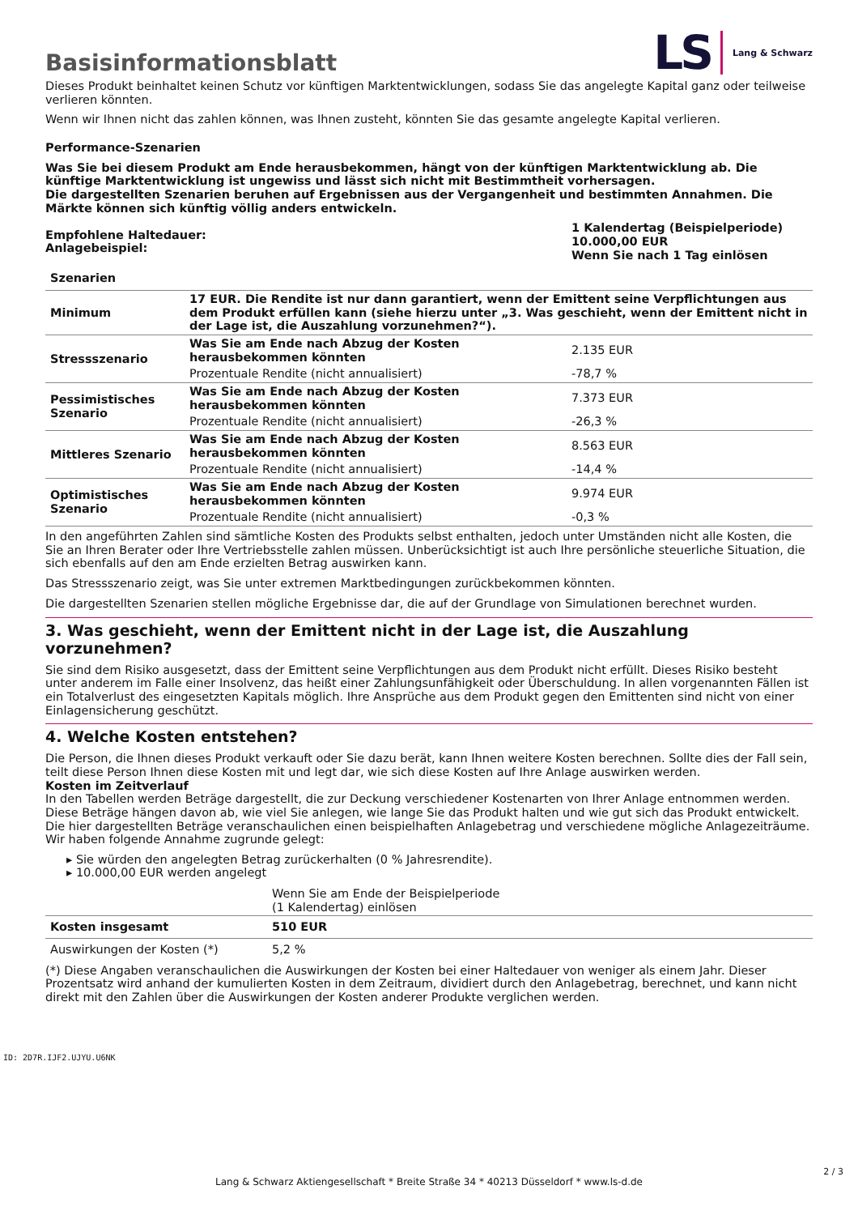Basisinformationsblatt
LS Lang & Schwarz
Dieses Produkt beinhaltet keinen Schutz vor künftigen Marktentwicklungen, sodass Sie das angelegte Kapital ganz oder teilweise verlieren könnten.
Wenn wir Ihnen nicht das zahlen können, was Ihnen zusteht, könnten Sie das gesamte angelegte Kapital verlieren.
Performance-Szenarien
Was Sie bei diesem Produkt am Ende herausbekommen, hängt von der künftigen Marktentwicklung ab. Die künftige Marktentwicklung ist ungewiss und lässt sich nicht mit Bestimmtheit vorhersagen.
Die dargestellten Szenarien beruhen auf Ergebnissen aus der Vergangenheit und bestimmten Annahmen. Die Märkte können sich künftig völlig anders entwickeln.
| Empfohlene Haltedauer: Anlagebeispiel: | 1 Kalendertag (Beispielperiode) 10.000,00 EUR Wenn Sie nach 1 Tag einlösen |
| Szenarien | | |
| --- | --- | --- |
| Minimum | 17 EUR. Die Rendite ist nur dann garantiert, wenn der Emittent seine Verpflichtungen aus dem Produkt erfüllen kann (siehe hierzu unter „3. Was geschieht, wenn der Emittent nicht in der Lage ist, die Auszahlung vorzunehmen?“). | |
| Stressszenario | Was Sie am Ende nach Abzug der Kosten herausbekommen könnten | 2.135 EUR |
| | Prozentuale Rendite (nicht annualisiert) | -78,7 % |
| Pessimistisches Szenario | Was Sie am Ende nach Abzug der Kosten herausbekommen könnten | 7.373 EUR |
| | Prozentuale Rendite (nicht annualisiert) | -26,3 % |
| Mittleres Szenario | Was Sie am Ende nach Abzug der Kosten herausbekommen könnten | 8.563 EUR |
| | Prozentuale Rendite (nicht annualisiert) | -14,4 % |
| Optimistisches Szenario | Was Sie am Ende nach Abzug der Kosten herausbekommen könnten | 9.974 EUR |
| | Prozentuale Rendite (nicht annualisiert) | -0,3 % |
In den angeführten Zahlen sind sämtliche Kosten des Produkts selbst enthalten, jedoch unter Umständen nicht alle Kosten, die Sie an Ihren Berater oder Ihre Vertriebsstelle zahlen müssen. Unberücksichtigt ist auch Ihre persönliche steuerliche Situation, die sich ebenfalls auf den am Ende erzielten Betrag auswirken kann.
Das Stressszenario zeigt, was Sie unter extremen Marktbedingungen zurückbekommen könnten.
Die dargestellten Szenarien stellen mögliche Ergebnisse dar, die auf der Grundlage von Simulationen berechnet wurden.
3. Was geschieht, wenn der Emittent nicht in der Lage ist, die Auszahlung vorzunehmen?
Sie sind dem Risiko ausgesetzt, dass der Emittent seine Verpflichtungen aus dem Produkt nicht erfüllt. Dieses Risiko besteht unter anderem im Falle einer Insolvenz, das heißt einer Zahlungsunfähigkeit oder Überschuldung. In allen vorgenannten Fällen ist ein Totalverlust des eingesetzten Kapitals möglich. Ihre Ansprüche aus dem Produkt gegen den Emittenten sind nicht von einer Einlagensicherung geschützt.
4. Welche Kosten entstehen?
Die Person, die Ihnen dieses Produkt verkauft oder Sie dazu berät, kann Ihnen weitere Kosten berechnen. Sollte dies der Fall sein, teilt diese Person Ihnen diese Kosten mit und legt dar, wie sich diese Kosten auf Ihre Anlage auswirken werden.
Kosten im Zeitverlauf
In den Tabellen werden Beträge dargestellt, die zur Deckung verschiedener Kostenarten von Ihrer Anlage entnommen werden. Diese Beträge hängen davon ab, wie viel Sie anlegen, wie lange Sie das Produkt halten und wie gut sich das Produkt entwickelt. Die hier dargestellten Beträge veranschaulichen einen beispielhaften Anlagebetrag und verschiedene mögliche Anlagezeiträume.
Wir haben folgende Annahme zugrunde gelegt:
▸ Sie würden den angelegten Betrag zurückerhalten (0 % Jahresrendite).
▸ 10.000,00 EUR werden angelegt
| | Wenn Sie am Ende der Beispielperiode (1 Kalendertag) einlösen |
| Kosten insgesamt | 510 EUR |
| Auswirkungen der Kosten (*) | 5,2 % |
(*) Diese Angaben veranschaulichen die Auswirkungen der Kosten bei einer Haltedauer von weniger als einem Jahr. Dieser Prozentsatz wird anhand der kumulierten Kosten in dem Zeitraum, dividiert durch den Anlagebetrag, berechnet, und kann nicht direkt mit den Zahlen über die Auswirkungen der Kosten anderer Produkte verglichen werden.
ID: 2D7R.IJF2.UJYU.U6NK
Lang & Schwarz Aktiengesellschaft * Breite Straße 34 * 40213 Düsseldorf * www.ls-d.de
2 / 3